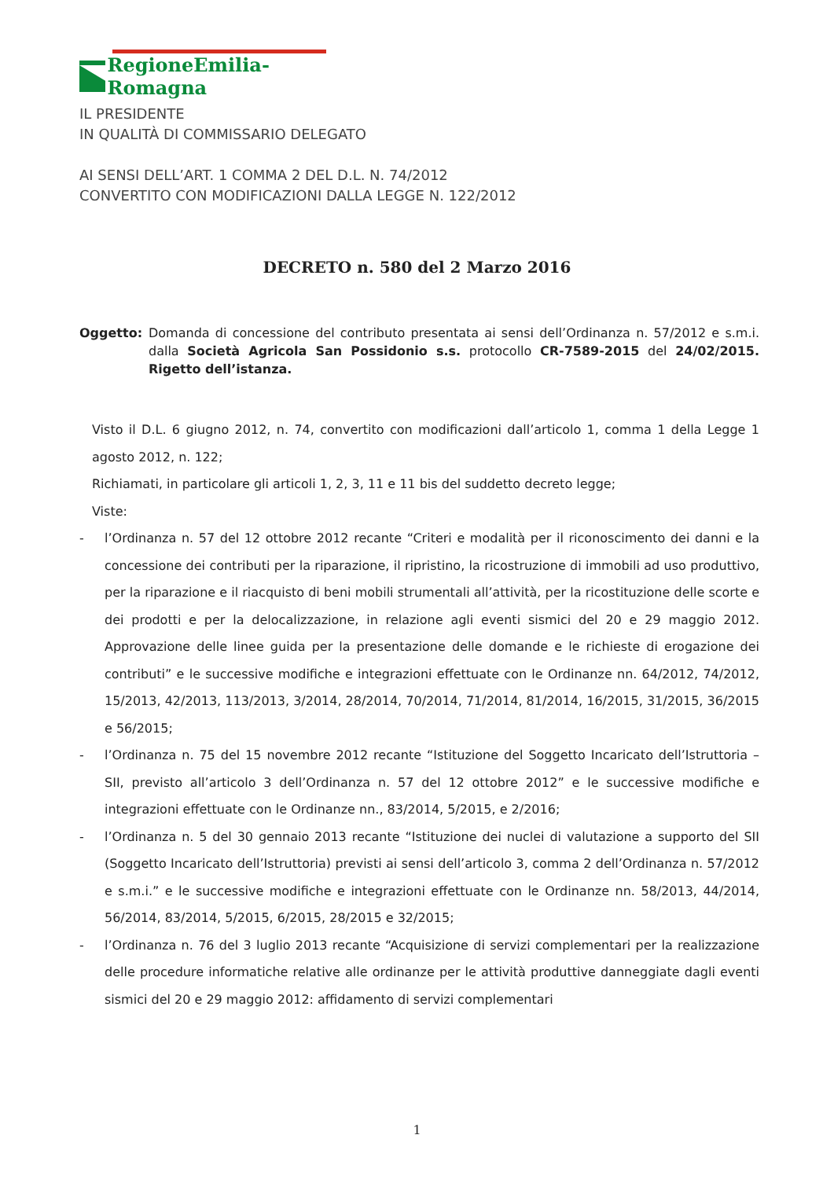RegioneEmilia-Romagna
IL PRESIDENTE
IN QUALITÀ DI COMMISSARIO DELEGATO
AI SENSI DELL’ART. 1 COMMA 2 DEL D.L. N. 74/2012
CONVERTITO CON MODIFICAZIONI DALLA LEGGE N. 122/2012
DECRETO n. 580 del 2 Marzo 2016
Oggetto: Domanda di concessione del contributo presentata ai sensi dell’Ordinanza n. 57/2012 e s.m.i. dalla Società Agricola San Possidonio s.s. protocollo CR-7589-2015 del 24/02/2015. Rigetto dell’istanza.
Visto il D.L. 6 giugno 2012, n. 74, convertito con modificazioni dall’articolo 1, comma 1 della Legge 1 agosto 2012, n. 122;
Richiamati, in particolare gli articoli 1, 2, 3, 11 e 11 bis del suddetto decreto legge;
Viste:
- l’Ordinanza n. 57 del 12 ottobre 2012 recante “Criteri e modalità per il riconoscimento dei danni e la concessione dei contributi per la riparazione, il ripristino, la ricostruzione di immobili ad uso produttivo, per la riparazione e il riacquisto di beni mobili strumentali all’attività, per la ricostituzione delle scorte e dei prodotti e per la delocalizzazione, in relazione agli eventi sismici del 20 e 29 maggio 2012. Approvazione delle linee guida per la presentazione delle domande e le richieste di erogazione dei contributi” e le successive modifiche e integrazioni effettuate con le Ordinanze nn. 64/2012, 74/2012, 15/2013, 42/2013, 113/2013, 3/2014, 28/2014, 70/2014, 71/2014, 81/2014, 16/2015, 31/2015, 36/2015 e 56/2015;
- l’Ordinanza n. 75 del 15 novembre 2012 recante “Istituzione del Soggetto Incaricato dell’Istruttoria – SII, previsto all’articolo 3 dell’Ordinanza n. 57 del 12 ottobre 2012” e le successive modifiche e integrazioni effettuate con le Ordinanze nn., 83/2014, 5/2015, e 2/2016;
- l’Ordinanza n. 5 del 30 gennaio 2013 recante “Istituzione dei nuclei di valutazione a supporto del SII (Soggetto Incaricato dell’Istruttoria) previsti ai sensi dell’articolo 3, comma 2 dell’Ordinanza n. 57/2012 e s.m.i.” e le successive modifiche e integrazioni effettuate con le Ordinanze nn. 58/2013, 44/2014, 56/2014, 83/2014, 5/2015, 6/2015, 28/2015 e 32/2015;
- l’Ordinanza n. 76 del 3 luglio 2013 recante “Acquisizione di servizi complementari per la realizzazione delle procedure informatiche relative alle ordinanze per le attività produttive danneggiate dagli eventi sismici del 20 e 29 maggio 2012: affidamento di servizi complementari
1